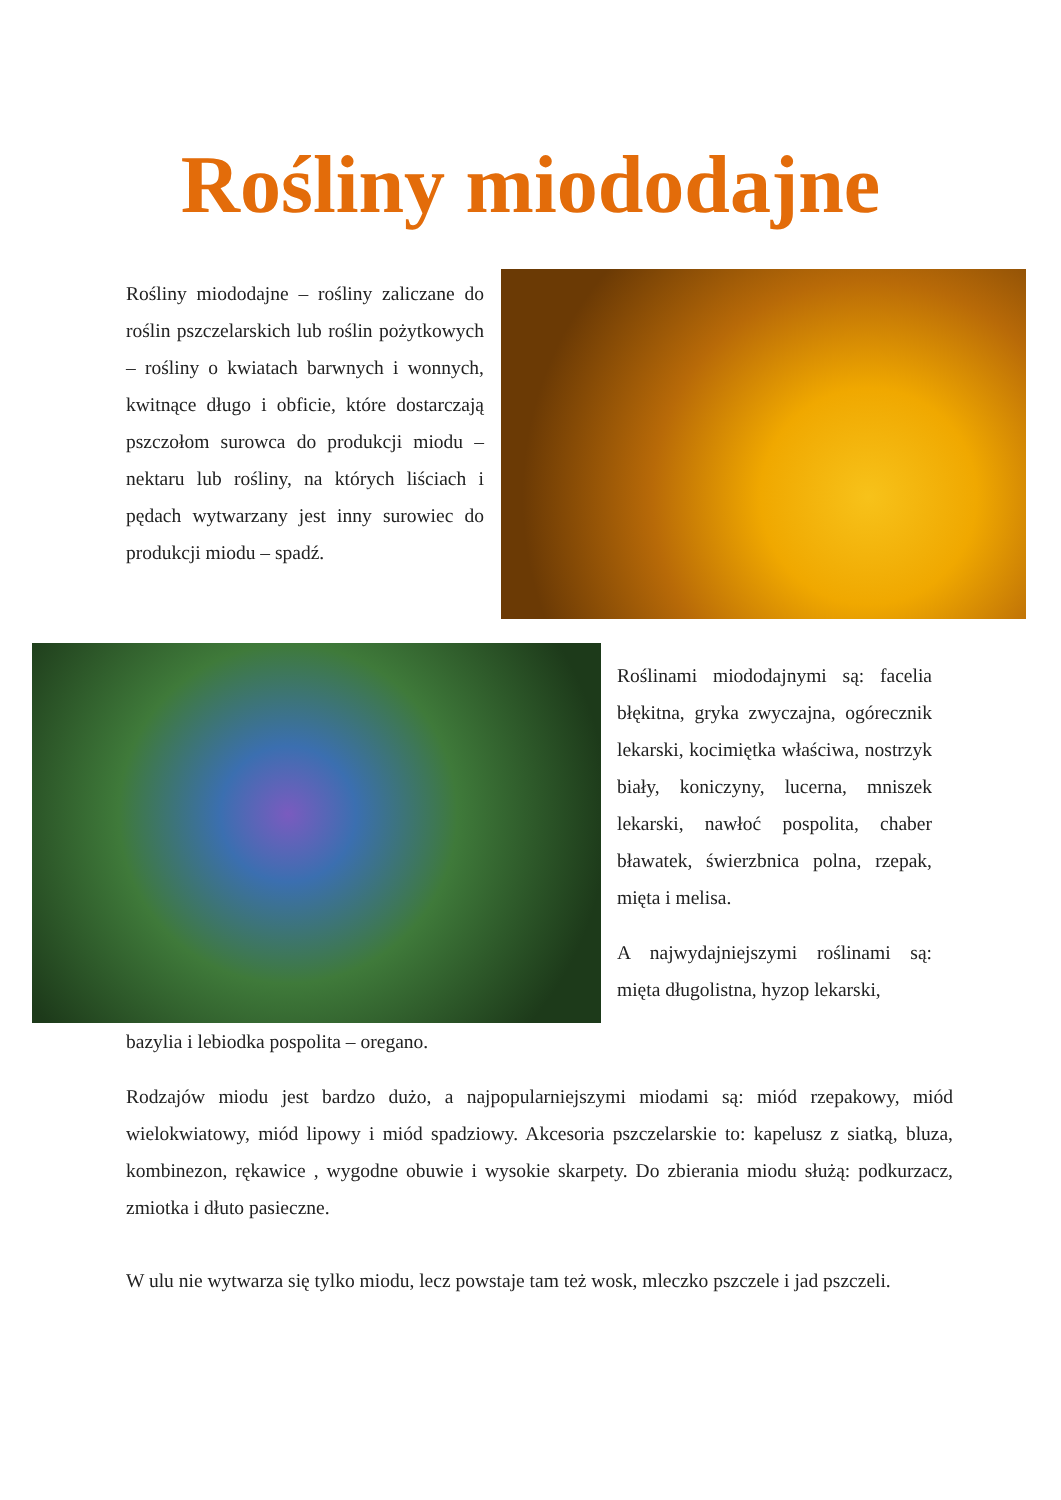Rośliny miododajne
Rośliny miododajne – rośliny zaliczane do roślin pszczelarskich lub roślin pożytkowych – rośliny o kwiatach barwnych i wonnych, kwitnące długo i obficie, które dostarczają pszczołom surowca do produkcji miodu – nektaru lub rośliny, na których liściach i pędach wytwarzany jest inny surowiec do produkcji miodu – spadź.
Roślinami miododajnymi są: facelia błękitna, gryka zwyczajna, ogórecznik lekarski, kocimiętka właściwa, nostrzyk biały, koniczyny, lucerna, mniszek lekarski, nawłoć pospolita, chaber bławatek, świerzbnica polna, rzepak, mięta i melisa.
A najwydajniejszymi roślinami są: mięta długolistna, hyzop lekarski,
bazylia i lebiodka pospolita – oregano.
Rodzajów miodu jest bardzo dużo, a najpopularniejszymi miodami są: miód rzepakowy, miód wielokwiatowy, miód lipowy i miód spadziowy. Akcesoria pszczelarskie to: kapelusz z siatką, bluza, kombinezon, rękawice , wygodne obuwie i wysokie skarpety. Do zbierania miodu służą: podkurzacz, zmiotka i dłuto pasieczne.
W ulu nie wytwarza się tylko miodu, lecz powstaje tam też wosk, mleczko pszczele i jad pszczeli.